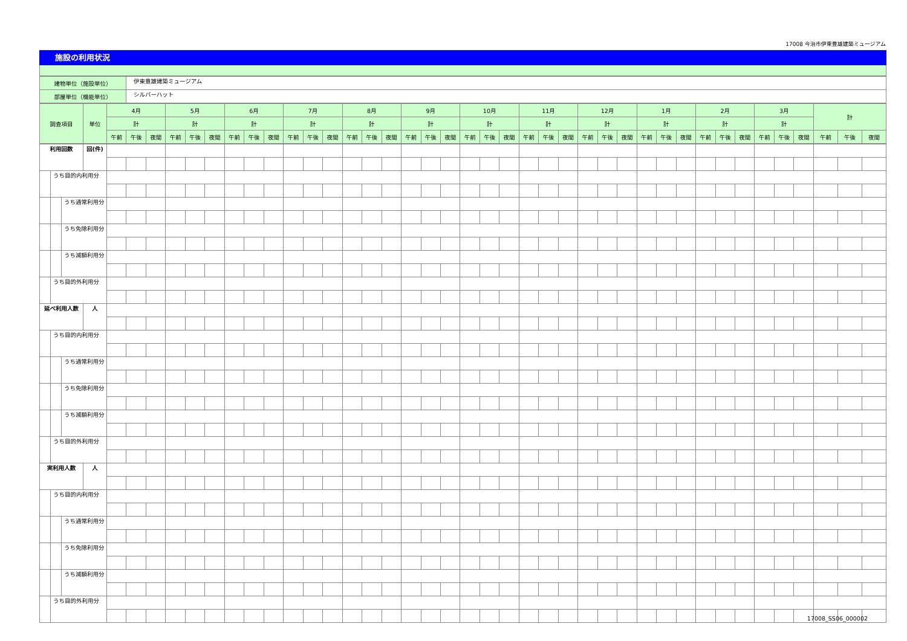17008 今治市伊東豊雄建築ミュージアム
施設の利用状況
| 建物単位（施設単位） | 伊東豊雄建築ミュージアム |
| 部屋単位（機能単位） | シルバーハット |
| 調査項目 | 単位 | 4月 | | | 5月 | | | 6月 | | | 7月 | | | 8月 | | | 9月 | | | 10月 | | | 11月 | | | 12月 | | | 1月 | | | 2月 | | | 3月 | | | 計 | | |
| --- | --- | --- | --- | --- | --- | --- | --- | --- | --- | --- | --- | --- | --- | --- | --- | --- | --- | --- | --- | --- | --- | --- | --- | --- | --- | --- | --- | --- | --- | --- | --- | --- | --- | --- | --- | --- | --- | --- | --- | --- |
| | | 計 | | | 計 | | | 計 | | | 計 | | | 計 | | | 計 | | | 計 | | | 計 | | | 計 | | | 計 | | | 計 | | | 計 | | | | | |
| | | 午前 | 午後 | 夜間 | 午前 | 午後 | 夜間 | 午前 | 午後 | 夜間 | 午前 | 午後 | 夜間 | 午前 | 午後 | 夜間 | 午前 | 午後 | 夜間 | 午前 | 午後 | 夜間 | 午前 | 午後 | 夜間 | 午前 | 午後 | 夜間 | 午前 | 午後 | 夜間 | 午前 | 午後 | 夜間 | 午前 | 午後 | 夜間 | 午前 | 午後 | 夜間 |
| 利用回数 | | | 回(件) | | | | | | | | | | | | | | | | | | | | | | | | | | | | | | | | | | | | | | | |
| | うち目的内利用分 | | | | | | | | | | | | | | | | | | | | | | | | | | | | | | | | | | | | | | | | | |
| | | うち通常利用分 | | | | | | | | | | | | | | | | | | | | | | | | | | | | | | | | | | | | | | | | |
| | | うち免除利用分 | | | | | | | | | | | | | | | | | | | | | | | | | | | | | | | | | | | | | | | | |
| | | うち減額利用分 | | | | | | | | | | | | | | | | | | | | | | | | | | | | | | | | | | | | | | | | |
| | うち目的外利用分 | | | | | | | | | | | | | | | | | | | | | | | | | | | | | | | | | | | | | | | | | |
| 延べ利用人数 | | | 人 | | | | | | | | | | | | | | | | | | | | | | | | | | | | | | | | | | | | | | | |
| | うち目的内利用分 | | | | | | | | | | | | | | | | | | | | | | | | | | | | | | | | | | | | | | | | | |
| | | うち通常利用分 | | | | | | | | | | | | | | | | | | | | | | | | | | | | | | | | | | | | | | | | |
| | | うち免除利用分 | | | | | | | | | | | | | | | | | | | | | | | | | | | | | | | | | | | | | | | | |
| | | うち減額利用分 | | | | | | | | | | | | | | | | | | | | | | | | | | | | | | | | | | | | | | | | |
| | うち目的外利用分 | | | | | | | | | | | | | | | | | | | | | | | | | | | | | | | | | | | | | | | | | |
| 実利用人数 | | | 人 | | | | | | | | | | | | | | | | | | | | | | | | | | | | | | | | | | | | | | | |
| | うち目的内利用分 | | | | | | | | | | | | | | | | | | | | | | | | | | | | | | | | | | | | | | | | | |
| | | うち通常利用分 | | | | | | | | | | | | | | | | | | | | | | | | | | | | | | | | | | | | | | | | |
| | | うち免除利用分 | | | | | | | | | | | | | | | | | | | | | | | | | | | | | | | | | | | | | | | | |
| | | うち減額利用分 | | | | | | | | | | | | | | | | | | | | | | | | | | | | | | | | | | | | | | | | |
| | うち目的外利用分 | | | | | | | | | | | | | | | | | | | | | | | | | | | | | | | | | | | | | | | | | |
17008_SS06_000002